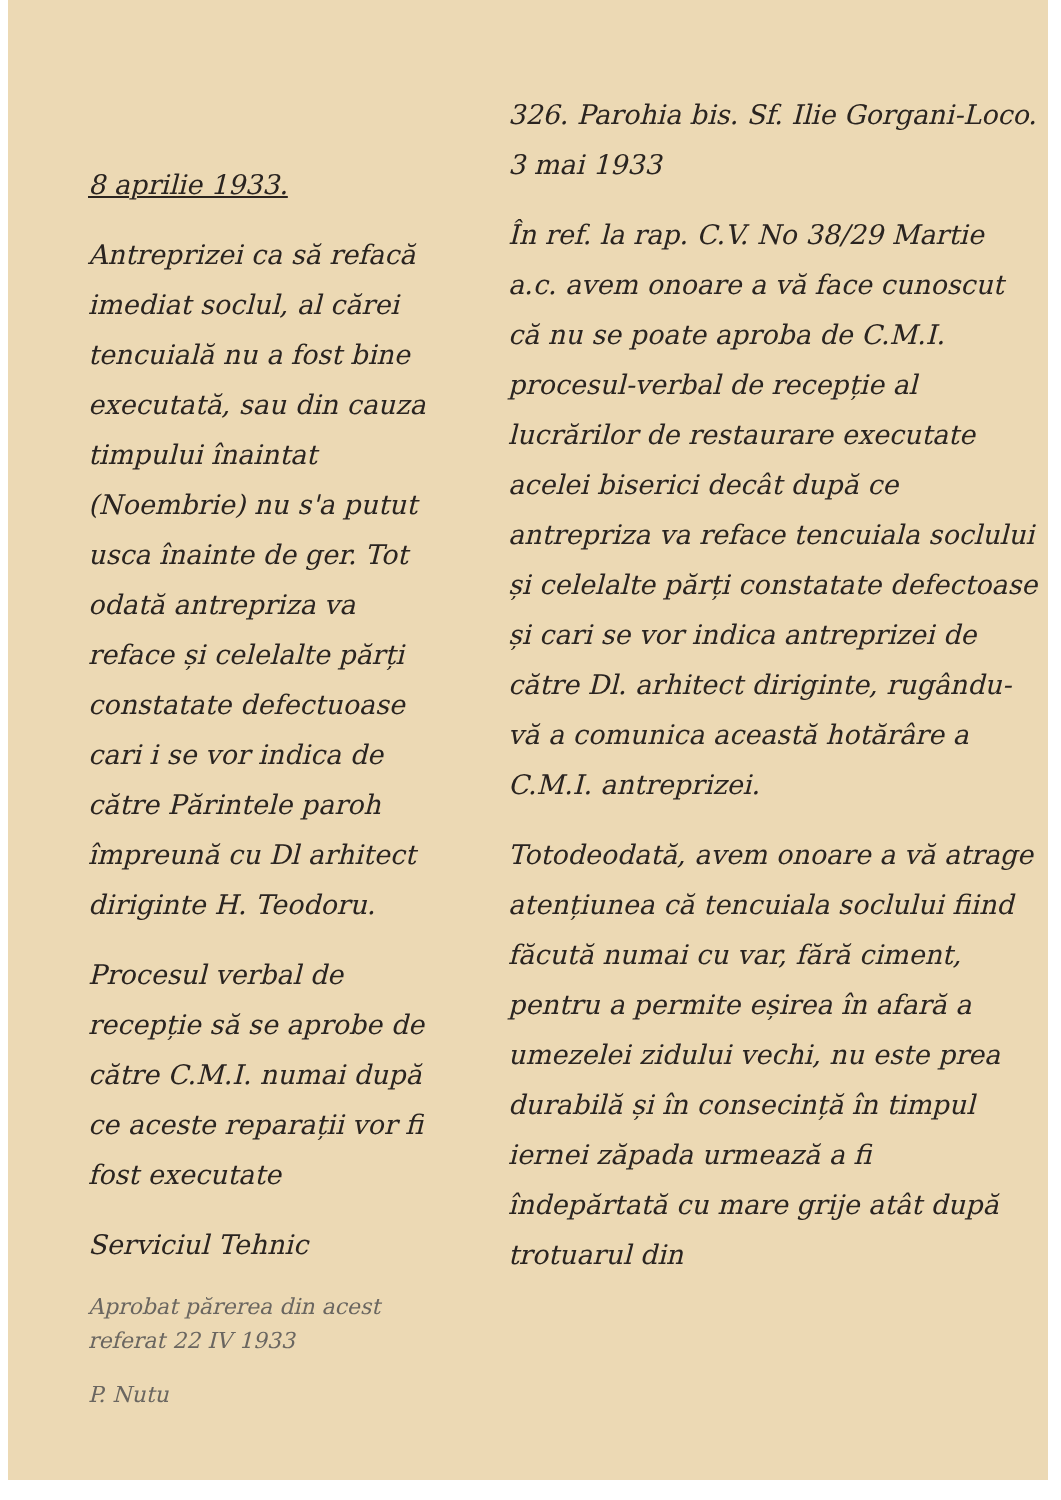8 aprilie 1933.
Antreprizei ca să refacă imediat soclul, al cărei tencuială nu a fost bine executată, sau din cauza timpului înaintat (Noembrie) nu s'a putut usca înainte de ger. Tot odată antrepriza va reface și celelalte părți constatate defectuoase cari i se vor indica de către Părintele paroh împreună cu Dl arhitect diriginte H. Teodoru.
Procesul verbal de recepție să se aprobe de către C.M.I. numai după ce aceste reparații vor fi fost executate
Serviciul Tehnic
Aprobat părerea din acest referat 22 IV 1933
P. Nutu
326. Parohia bis. Sf. Ilie Gorgani-Loco.
3 mai 1933
În ref. la rap. C.V. No 38/29 Martie a.c. avem onoare a vă face cunoscut că nu se poate aproba de C.M.I. procesul-verbal de recepție al lucrărilor de restaurare executate acelei biserici decât după ce antrepriza va reface tencuiala soclului și celelalte părți constatate defectoase și cari se vor indica antreprizei de către Dl. arhitect diriginte, rugându-vă a comunica această hotărâre a C.M.I. antreprizei.
Totodeodată, avem onoare a vă atrage atențiunea că tencuiala soclului fiind făcută numai cu var, fără ciment, pentru a permite eșirea în afară a umezelei zidului vechi, nu este prea durabilă și în consecință în timpul iernei zăpada urmează a fi îndepărtată cu mare grije atât după trotuarul din